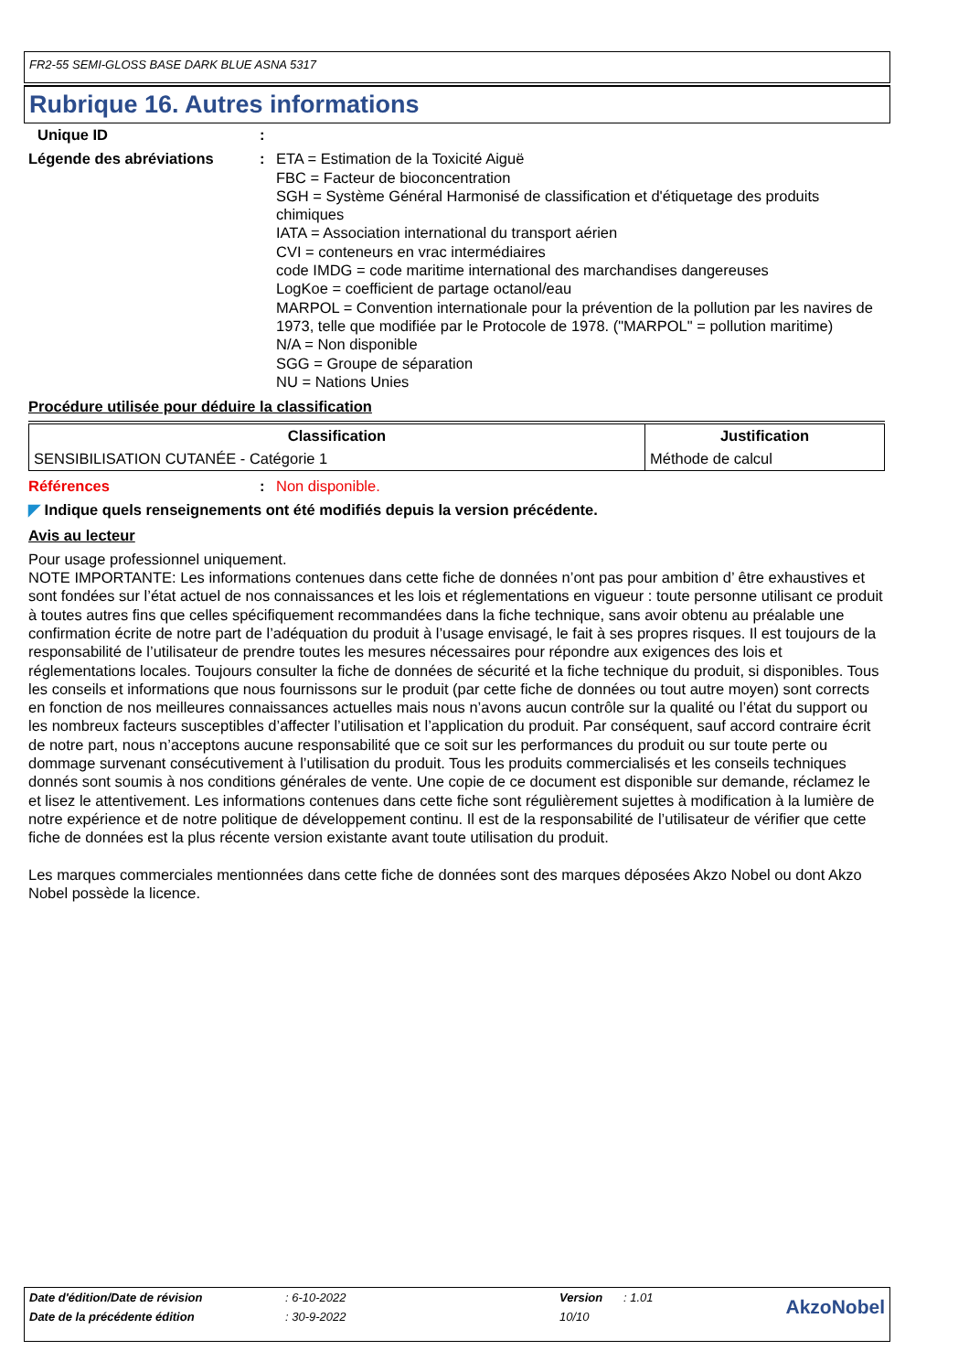FR2-55 SEMI-GLOSS BASE DARK BLUE ASNA 5317
Rubrique 16. Autres informations
Unique ID :
Légende des abréviations : ETA = Estimation de la Toxicité Aiguë
FBC = Facteur de bioconcentration
SGH = Système Général Harmonisé de classification et d'étiquetage des produits chimiques
IATA = Association international du transport aérien
CVI = conteneurs en vrac intermédiaires
code IMDG = code maritime international des marchandises dangereuses
LogKoe = coefficient de partage octanol/eau
MARPOL = Convention internationale pour la prévention de la pollution par les navires de 1973, telle que modifiée par le Protocole de 1978. ("MARPOL" = pollution maritime)
N/A = Non disponible
SGG = Groupe de séparation
NU = Nations Unies
Procédure utilisée pour déduire la classification
| Classification | Justification |
| --- | --- |
| SENSIBILISATION CUTANÉE - Catégorie 1 | Méthode de calcul |
Références : Non disponible.
◤ Indique quels renseignements ont été modifiés depuis la version précédente.
Avis au lecteur
Pour usage professionnel uniquement.
NOTE IMPORTANTE: Les informations contenues dans cette fiche de données n’ont pas pour ambition d’ être exhaustives et sont fondées sur l’état actuel de nos connaissances et les lois et réglementations en vigueur : toute personne utilisant ce produit à toutes autres fins que celles spécifiquement recommandées dans la fiche technique, sans avoir obtenu au préalable une confirmation écrite de notre part de l’adéquation du produit à l’usage envisagé, le fait à ses propres risques. Il est toujours de la responsabilité de l’utilisateur de prendre toutes les mesures nécessaires pour répondre aux exigences des lois et réglementations locales. Toujours consulter la fiche de données de sécurité et la fiche technique du produit, si disponibles. Tous les conseils et informations que nous fournissons sur le produit (par cette fiche de données ou tout autre moyen) sont corrects en fonction de nos meilleures connaissances actuelles mais nous n’avons aucun contrôle sur la qualité ou l’état du support ou les nombreux facteurs susceptibles d’affecter l’utilisation et l’application du produit. Par conséquent, sauf accord contraire écrit de notre part, nous n’acceptons aucune responsabilité que ce soit sur les performances du produit ou sur toute perte ou dommage survenant consécutivement à l’utilisation du produit. Tous les produits commercialisés et les conseils techniques donnés sont soumis à nos conditions générales de vente. Une copie de ce document est disponible sur demande, réclamez le et lisez le attentivement. Les informations contenues dans cette fiche sont régulièrement sujettes à modification à la lumière de notre expérience et de notre politique de développement continu. Il est de la responsabilité de l’utilisateur de vérifier que cette fiche de données est la plus récente version existante avant toute utilisation du produit.
Les marques commerciales mentionnées dans cette fiche de données sont des marques déposées Akzo Nobel ou dont Akzo Nobel possède la licence.
| Date d'édition/Date de révision | : 6-10-2022 | Version | : 1.01 | AkzoNobel |
| Date de la précédente édition | : 30-9-2022 | 10/10 | | |